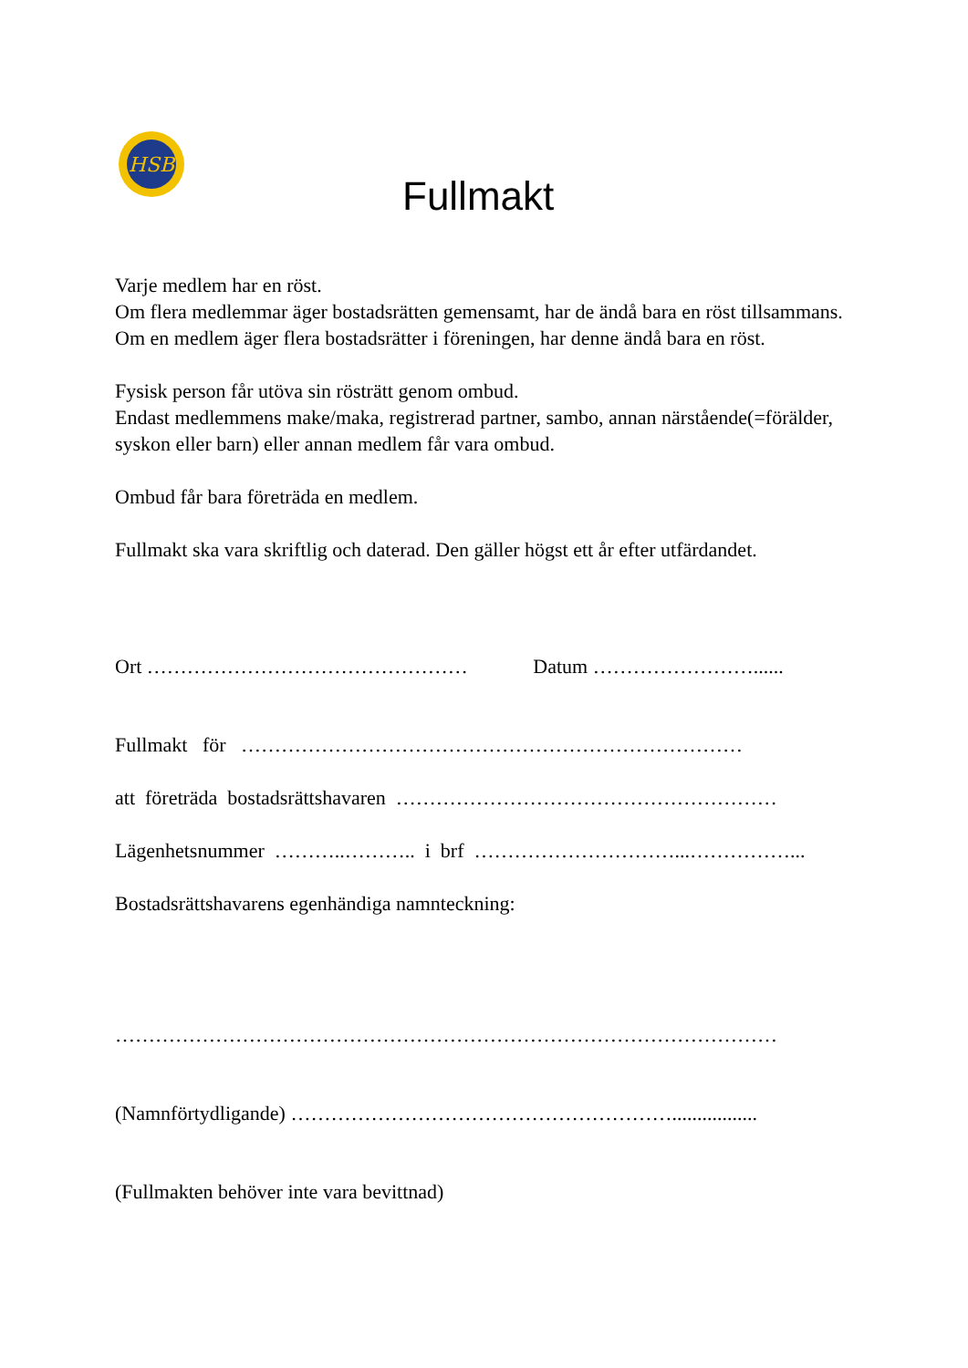HSB
Fullmakt
Varje medlem har en röst.
Om flera medlemmar äger bostadsrätten gemensamt, har de ändå bara en röst tillsammans.
Om en medlem äger flera bostadsrätter i föreningen, har denne ändå bara en röst.
Fysisk person får utöva sin rösträtt genom ombud.
Endast medlemmens make/maka, registrerad partner, sambo, annan närstående(=förälder, syskon eller barn) eller annan medlem får vara ombud.
Ombud får bara företräda en medlem.
Fullmakt ska vara skriftlig och daterad. Den gäller högst ett år efter utfärdandet.
Ort ………………………………………… Datum ……………………......
Fullmakt för …………………………………………………………………
att företräda bostadsrättshavaren …………………………………………………
Lägenhetsnummer ………..……….. i brf …………………………...……………...
Bostadsrättshavarens egenhändiga namnteckning:
………………………………………………………………………………………
(Namnförtydligande) ………………………………………………….................
(Fullmakten behöver inte vara bevittnad)